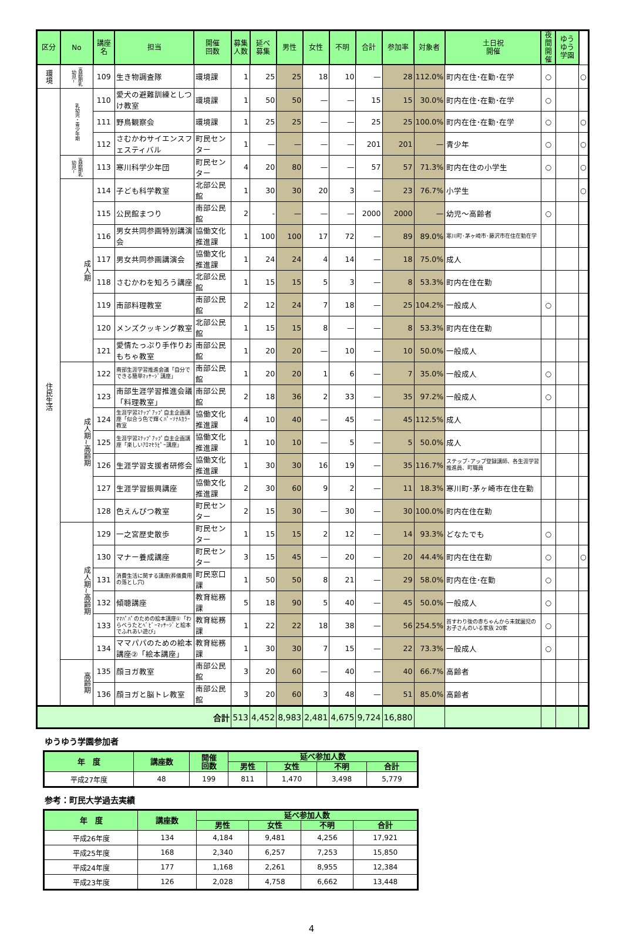| 区分 | No | 講座名 | 担当 | 開催 回数 | 募集 人数 | 延べ 募集 | 男性 | 女性 | 不明 | 合計 | 参加率 | 対象者 | 土日祝 開催 | 夜間 開催 | ゆうゆう 学園 | |
| --- | --- | --- | --- | --- | --- | --- | --- | --- | --- | --- | --- | --- | --- | --- | --- | --- |
| 環境 | 高齢期乳幼児~ | 109 | 生き物調査隊 | 環境課 | 1 | 25 | 25 | 18 | 10 | — | 28 | 112.0% | 町内在住･在勤･在学 | ○ | | ○ |
| 住民生活 | 乳幼児・青少年期 | 110 | 愛犬の避難訓練としつけ教室 | 環境課 | 1 | 50 | 50 | — | — | 15 | 15 | 30.0% | 町内在住･在勤･在学 | ○ | | |
| | | 111 | 野鳥観察会 | 環境課 | 1 | 25 | 25 | — | — | 25 | 25 | 100.0% | 町内在住･在勤･在学 | ○ | | ○ |
| | | 112 | さむかわサイエンスフェスティバル | 町民センター | 1 | — | — | — | — | 201 | 201 | — | 青少年 | ○ | | ○ |
| | 高齢期乳幼児~ | 113 | 寒川科学少年団 | 町民センター | 4 | 20 | 80 | — | — | 57 | 57 | 71.3% | 町内在住の小学生 | ○ | | ○ |
| | 成人期 | 114 | 子ども科学教室 | 北部公民館 | 1 | 30 | 30 | 20 | 3 | — | 23 | 76.7% | 小学生 | | | ○ |
| | | 115 | 公民館まつり | 南部公民館 | 2 | - | — | — | — | 2000 | 2000 | — | 幼児～高齢者 | ○ | | |
| | | 116 | 男女共同参画特別講演会 | 協働文化推進課 | 1 | 100 | 100 | 17 | 72 | — | 89 | 89.0% | 寒川町･茅ヶ崎市･藤沢市在住在勤在学 | | | |
| | | 117 | 男女共同参画講演会 | 協働文化推進課 | 1 | 24 | 24 | 4 | 14 | — | 18 | 75.0% | 成人 | | | |
| | | 118 | さむかわを知ろう講座 | 北部公民館 | 1 | 15 | 15 | 5 | 3 | — | 8 | 53.3% | 町内在住在勤 | | | |
| | | 119 | 南部料理教室 | 南部公民館 | 2 | 12 | 24 | 7 | 18 | — | 25 | 104.2% | 一般成人 | ○ | | |
| | | 120 | メンズクッキング教室 | 北部公民館 | 1 | 15 | 15 | 8 | — | — | 8 | 53.3% | 町内在住在勤 | | | |
| | | 121 | 愛情たっぷり手作りおもちゃ教室 | 南部公民館 | 1 | 20 | 20 | — | 10 | — | 10 | 50.0% | 一般成人 | | | |
| | 成人期~高齢期 | 122 | 南部生涯学習推進会議「自分でできる簡単ﾏｯｻｰｼﾞ講座」 | 南部公民館 | 1 | 20 | 20 | 1 | 6 | — | 7 | 35.0% | 一般成人 | ○ | | |
| | | 123 | 南部生涯学習推進会議「料理教室」 | 南部公民館 | 2 | 18 | 36 | 2 | 33 | — | 35 | 97.2% | 一般成人 | ○ | | |
| | | 124 | 生涯学習ｽﾃｯﾌﾟｱｯﾌﾟ自主企画講座「似合う色で輝くﾊﾟｰｿﾅﾙｶﾗｰ教室 | 協働文化推進課 | 4 | 10 | 40 | — | 45 | — | 45 | 112.5% | 成人 | | | |
| | | 125 | 生涯学習ｽﾃｯﾌﾟｱｯﾌﾟ自主企画講座「楽しいｱﾛﾏｾﾗﾋﾟｰ講座」 | 協働文化推進課 | 1 | 10 | 10 | — | 5 | — | 5 | 50.0% | 成人 | | | |
| | | 126 | 生涯学習支援者研修会 | 協働文化推進課 | 1 | 30 | 30 | 16 | 19 | — | 35 | 116.7% | ステップ･アップ登録講師、各生涯学習推進員、町職員 | | | |
| | | 127 | 生涯学習振興講座 | 協働文化推進課 | 2 | 30 | 60 | 9 | 2 | — | 11 | 18.3% | 寒川町･茅ヶ崎市在住在勤 | | | |
| | | 128 | 色えんぴつ教室 | 町民センター | 2 | 15 | 30 | — | 30 | — | 30 | 100.0% | 町内在住在勤 | | | |
| | 成人期~高齢期 | 129 | 一之宮歴史散歩 | 町民センター | 1 | 15 | 15 | 2 | 12 | — | 14 | 93.3% | どなたでも | ○ | | |
| | | 130 | マナー養成講座 | 町民センター | 3 | 15 | 45 | — | 20 | — | 20 | 44.4% | 町内在住在勤 | ○ | | ○ |
| | | 131 | 消費生活に関する講座(葬儀費用の落とし穴) | 町民窓口課 | 1 | 50 | 50 | 8 | 21 | — | 29 | 58.0% | 町内在住･在勤 | ○ | | |
| | | 132 | 傾聴講座 | 教育総務課 | 5 | 18 | 90 | 5 | 40 | — | 45 | 50.0% | 一般成人 | ○ | | |
| | | 133 | ﾏﾏﾊﾟﾊﾟのための絵本講座①「わらべうたとﾍﾞﾋﾞｰﾏｯｻｰｼﾞと絵本でふれあい遊び」 | 教育総務課 | 1 | 22 | 22 | 18 | 38 | — | 56 | 254.5% | 首すわり後の赤ちゃんから未就園児のお子さんのいる家族 20家 | ○ | | |
| | | 134 | ママパパのための絵本講座②「絵本講座」 | 教育総務課 | 1 | 30 | 30 | 7 | 15 | — | 22 | 73.3% | 一般成人 | ○ | | |
| | 高齢期 | 135 | 顔ヨガ教室 | 南部公民館 | 3 | 20 | 60 | — | 40 | — | 40 | 66.7% | 高齢者 | | | |
| | | 136 | 顔ヨガと脳トレ教室 | 南部公民館 | 3 | 20 | 60 | 3 | 48 | — | 51 | 85.0% | 高齢者 | | | |
| 合計 | | | | | 513 | 4,452 | 8,983 | 2,481 | 4,675 | 9,724 | 16,880 | | | | | |
ゆうゆう学園参加者
| 年 度 | 講座数 | 開催 回数 | 延べ参加人数 | | | |
| --- | --- | --- | --- | --- | --- | --- |
| | | | 男性 | 女性 | 不明 | 合計 |
| 平成27年度 | 48 | 199 | 811 | 1,470 | 3,498 | 5,779 |
参考：町民大学過去実績
| 年 度 | 講座数 | 延べ参加人数 | | | |
| --- | --- | --- | --- | --- | --- |
| | | 男性 | 女性 | 不明 | 合計 |
| 平成26年度 | 134 | 4,184 | 9,481 | 4,256 | 17,921 |
| 平成25年度 | 168 | 2,340 | 6,257 | 7,253 | 15,850 |
| 平成24年度 | 177 | 1,168 | 2,261 | 8,955 | 12,384 |
| 平成23年度 | 126 | 2,028 | 4,758 | 6,662 | 13,448 |
4